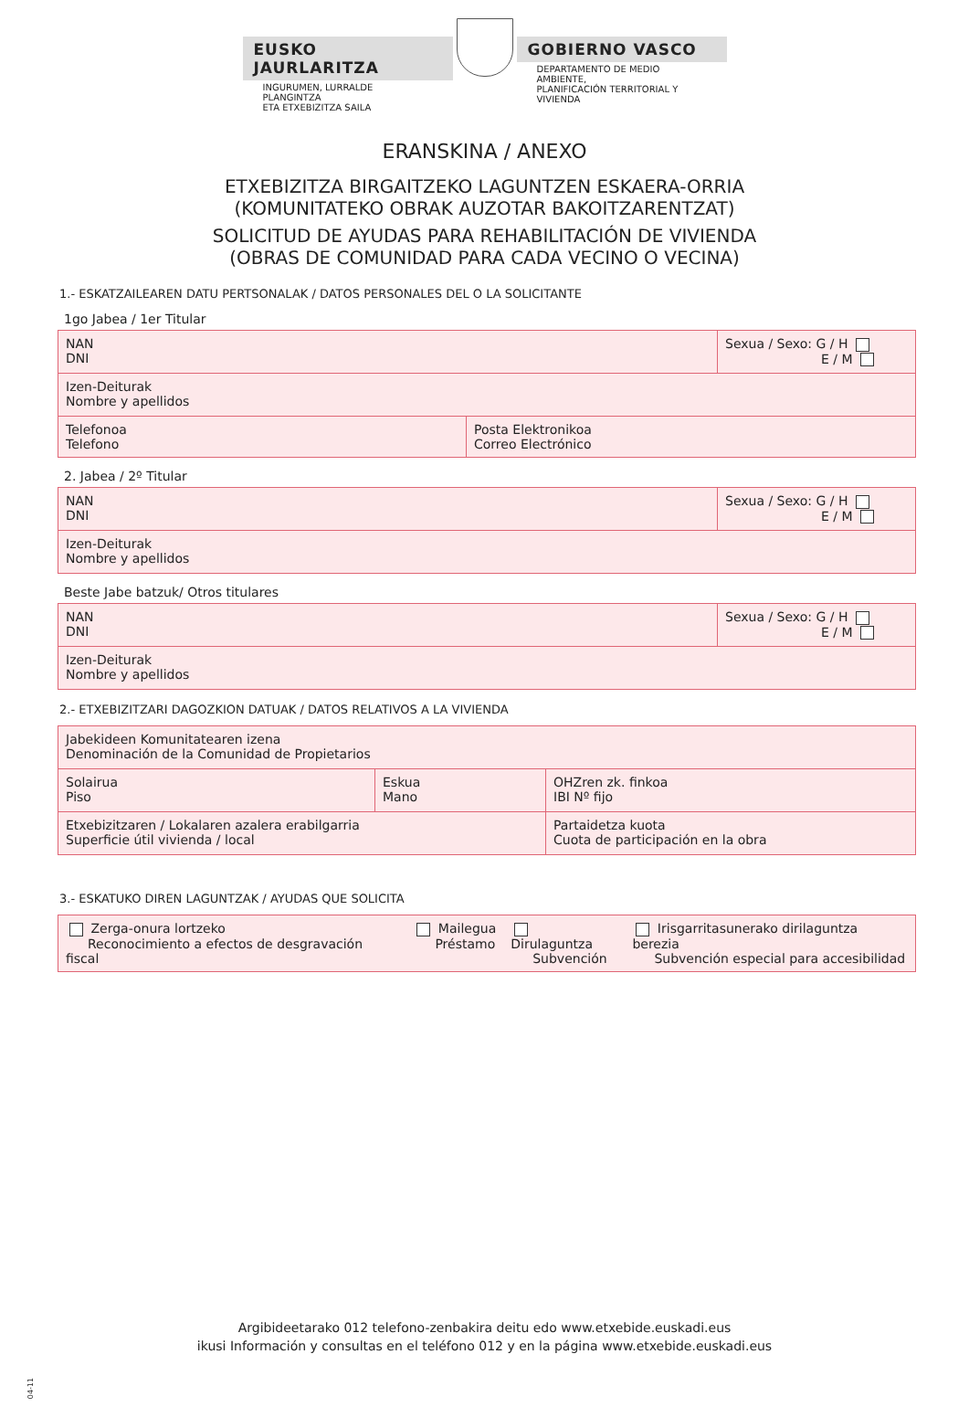EUSKO JAURLARITZA
INGURUMEN, LURRALDE PLANGINTZA
ETA ETXEBIZITZA SAILA
GOBIERNO VASCO
DEPARTAMENTO DE MEDIO AMBIENTE,
PLANIFICACIÓN TERRITORIAL Y VIVIENDA
ERANSKINA / ANEXO
ETXEBIZITZA BIRGAITZEKO LAGUNTZEN ESKAERA-ORRIA
(KOMUNITATEKO OBRAK AUZOTAR BAKOITZARENTZAT)
SOLICITUD DE AYUDAS PARA REHABILITACIÓN DE VIVIENDA
(OBRAS DE COMUNIDAD PARA CADA VECINO O VECINA)
1.- ESKATZAILEAREN DATU PERTSONALAK / DATOS PERSONALES DEL O LA SOLICITANTE
1go Jabea / 1er Titular
| NAN DNI | | Sexua / Sexo: G / H E / M |
| Izen-Deiturak Nombre y apellidos | | |
| Telefonoa Telefono | Posta Elektronikoa Correo Electrónico | |
2. Jabea / 2º Titular
| NAN DNI | Sexua / Sexo: G / H E / M |
| Izen-Deiturak Nombre y apellidos | |
Beste Jabe batzuk/ Otros titulares
| NAN DNI | Sexua / Sexo: G / H E / M |
| Izen-Deiturak Nombre y apellidos | |
2.- ETXEBIZITZARI DAGOZKION DATUAK / DATOS RELATIVOS A LA VIVIENDA
| Jabekideen Komunitatearen izena Denominación de la Comunidad de Propietarios | | |
| Solairua Piso | Eskua Mano | OHZren zk. finkoa IBI Nº fijo |
| Etxebizitzaren / Lokalaren azalera erabilgarria Superficie útil vivienda / local | | Partaidetza kuota Cuota de participación en la obra |
3.- ESKATUKO DIREN LAGUNTZAK / AYUDAS QUE SOLICITA
| Zerga-onura lortzeko Reconocimiento a efectos de desgravación fiscal | Mailegua Préstamo | Dirulaguntza Subvención | Irisgarritasunerako dirilaguntza berezia Subvención especial para accesibilidad |
Argibideetarako 012 telefono-zenbakira deitu edo www.etxebide.euskadi.eus
ikusi Información y consultas en el teléfono 012 y en la página www.etxebide.euskadi.eus
04-11